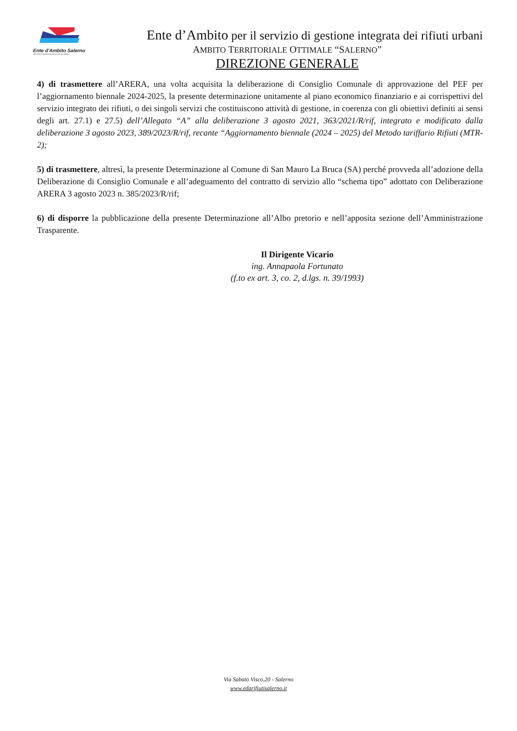Ente d'Ambito Salerno
GESTIONE INTEGRATA DEI RIFIUTI SOLIDI URBANI
Ente d’Ambito per il servizio di gestione integrata dei rifiuti urbani
AMBITO TERRITORIALE OTTIMALE “SALERNO”
DIREZIONE GENERALE
4) di trasmettere all’ARERA, una volta acquisita la deliberazione di Consiglio Comunale di approvazione del PEF per l’aggiornamento biennale 2024-2025, la presente determinazione unitamente al piano economico finanziario e ai corrispettivi del servizio integrato dei rifiuti, o dei singoli servizi che costituiscono attività di gestione, in coerenza con gli obiettivi definiti ai sensi degli art. 27.1) e 27.5) dell’Allegato “A” alla deliberazione 3 agosto 2021, 363/2021/R/rif, integrato e modificato dalla deliberazione 3 agosto 2023, 389/2023/R/rif, recante “Aggiornamento biennale (2024 – 2025) del Metodo tariffario Rifiuti (MTR-2);
5) di trasmettere, altresì, la presente Determinazione al Comune di San Mauro La Bruca (SA) perché provveda all’adozione della Deliberazione di Consiglio Comunale e all’adeguamento del contratto di servizio allo “schema tipo” adottato con Deliberazione ARERA 3 agosto 2023 n. 385/2023/R/rif;
6) di disporre la pubblicazione della presente Determinazione all’Albo pretorio e nell’apposita sezione dell’Amministrazione Trasparente.
Il Dirigente Vicario
ing. Annapaola Fortunato
(f.to ex art. 3, co. 2, d.lgs. n. 39/1993)
Via Sabato Visco,20 - Salerno
www.edarifiutisalerno.it